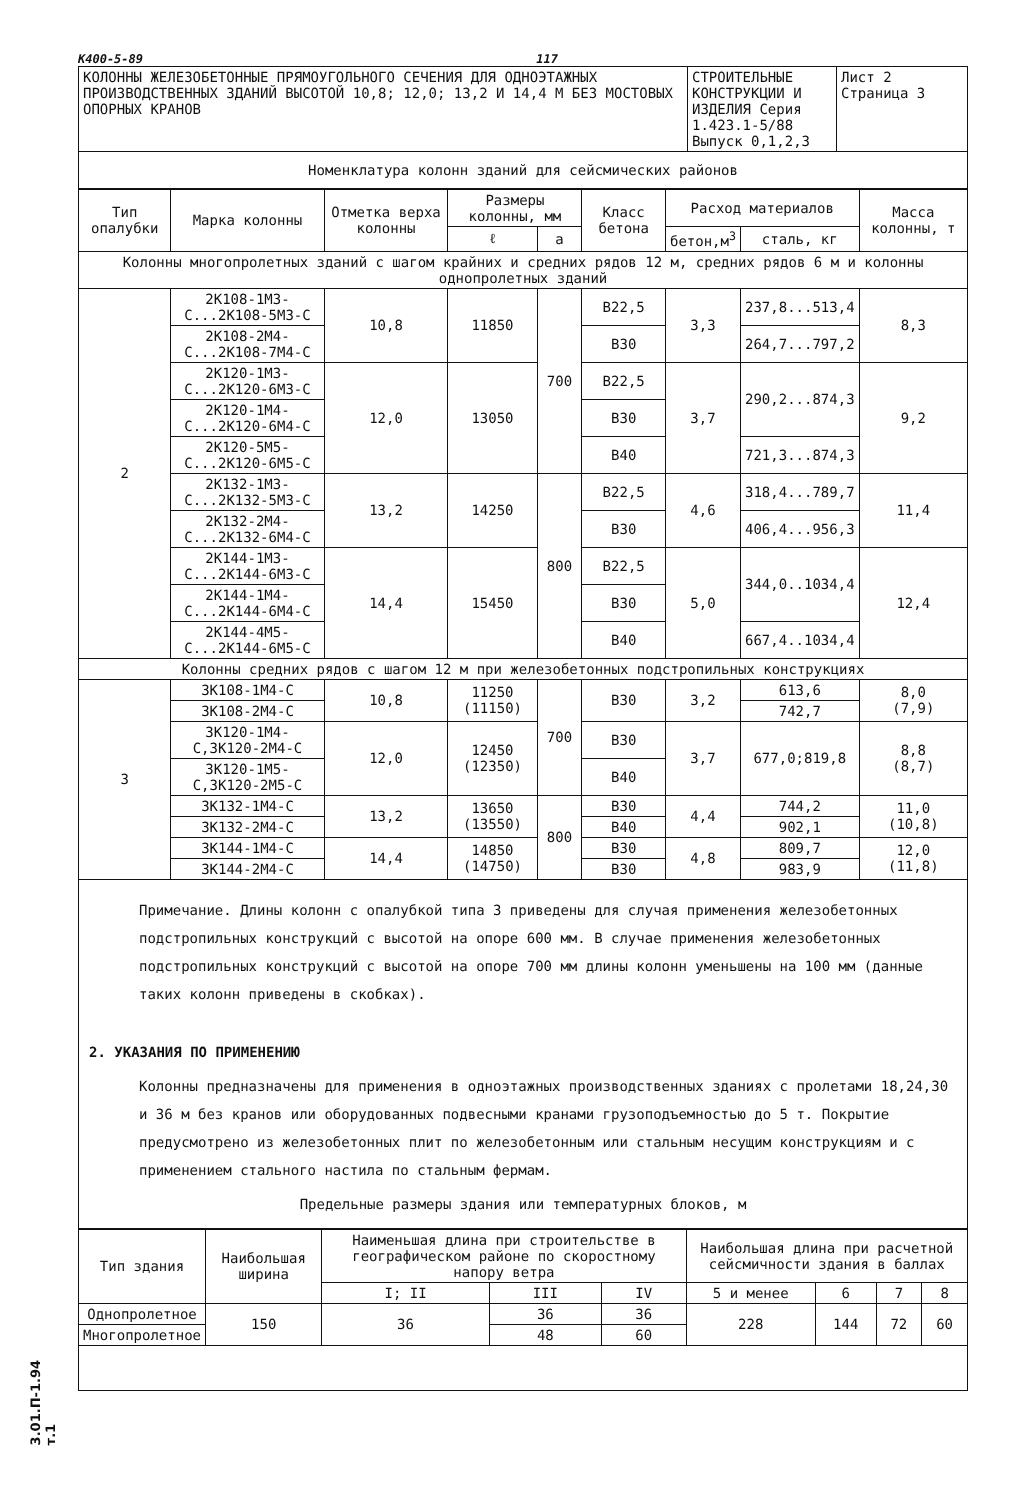К400-5-89 117
| КОЛОННЫ ЖЕЛЕЗОБЕТОННЫЕ ПРЯМОУГОЛЬНОГО СЕЧЕНИЯ ДЛЯ ОДНОЭТАЖНЫХ ПРОИЗВОДСТВЕННЫХ ЗДАНИЙ ВЫСОТОЙ 10,8; 12,0; 13,2 И 14,4 М БЕЗ МОСТОВЫХ ОПОРНЫХ КРАНОВ | СТРОИТЕЛЬНЫЕ КОНСТРУКЦИИ И ИЗДЕЛИЯ Серия 1.423.1-5/88 Выпуск 0,1,2,3 | Лист 2 Страница 3 |
Номенклатура колонн зданий для сейсмических районов
| Тип опалубки | Марка колонны | Отметка верха колонны | Размеры колонны, мм | | Класс бетона | Расход материалов | | Масса колонны, т |
| --- | --- | --- | --- | --- | --- | --- | --- | --- |
| | | | ℓ | a | | бетон,м<sup>3</sup> | сталь, кг | |
| Колонны многопролетных зданий с шагом крайних и средних рядов 12 м, средних рядов 6 м и колонны однопролетных зданий | | | | | | | | |
| 2 | 2К108-1М3-С...2К108-5М3-С | 10,8 | 11850 | 700 | В22,5 | 3,3 | 237,8...513,4 | 8,3 |
| | 2К108-2М4-С...2К108-7М4-С | | | | В30 | | 264,7...797,2 | |
| | 2К120-1М3-С...2К120-6М3-С | 12,0 | 13050 | | В22,5 | 3,7 | 290,2...874,3 | 9,2 |
| | 2К120-1М4-С...2К120-6М4-С | | | | В30 | | | |
| | 2К120-5М5-С...2К120-6М5-С | | | | В40 | | 721,3...874,3 | |
| | 2К132-1М3-С...2К132-5М3-С | 13,2 | 14250 | 800 | В22,5 | 4,6 | 318,4...789,7 | 11,4 |
| | 2К132-2М4-С...2К132-6М4-С | | | | В30 | | 406,4...956,3 | |
| | 2К144-1М3-С...2К144-6М3-С | 14,4 | 15450 | | В22,5 | 5,0 | 344,0..1034,4 | 12,4 |
| | 2К144-1М4-С...2К144-6М4-С | | | | В30 | | | |
| | 2К144-4М5-С...2К144-6М5-С | | | | В40 | | 667,4..1034,4 | |
| Колонны средних рядов с шагом 12 м при железобетонных подстропильных конструкциях | | | | | | | | |
| 3 | 3К108-1М4-С | 10,8 | 11250 (11150) | 700 | В30 | 3,2 | 613,6 | 8,0 (7,9) |
| | 3К108-2М4-С | | | | | | 742,7 | |
| | 3К120-1М4-С,3К120-2М4-С | 12,0 | 12450 (12350) | | В30 | 3,7 | 677,0;819,8 | 8,8 (8,7) |
| | 3К120-1М5-С,3К120-2М5-С | | | | В40 | | | |
| | 3К132-1М4-С | 13,2 | 13650 (13550) | 800 | В30 | 4,4 | 744,2 | 11,0 (10,8) |
| | 3К132-2М4-С | | | | В40 | | 902,1 | |
| | 3К144-1М4-С | 14,4 | 14850 (14750) | | В30 | 4,8 | 809,7 | 12,0 (11,8) |
| | 3К144-2М4-С | | | | В30 | | 983,9 | |
Примечание. Длины колонн с опалубкой типа 3 приведены для случая применения железобетонных подстропильных конструкций с высотой на опоре 600 мм. В случае применения железобетонных подстропильных конструкций с высотой на опоре 700 мм длины колонн уменьшены на 100 мм (данные таких колонн приведены в скобках).
2. УКАЗАНИЯ ПО ПРИМЕНЕНИЮ
Колонны предназначены для применения в одноэтажных производственных зданиях с пролетами 18,24,30 и 36 м без кранов или оборудованных подвесными кранами грузоподъемностью до 5 т. Покрытие предусмотрено из железобетонных плит по железобетонным или стальным несущим конструкциям и с применением стального настила по стальным фермам.
Предельные размеры здания или температурных блоков, м
| Тип здания | Наибольшая ширина | Наименьшая длина при строительстве в географическом районе по скоростному напору ветра | | | Наибольшая длина при расчетной сейсмичности здания в баллах | | | |
| --- | --- | --- | --- | --- | --- | --- | --- | --- |
| | | I; II | III | IV | 5 и менее | 6 | 7 | 8 |
| Однопролетное | 150 | 36 | 36 | 36 | 228 | 144 | 72 | 60 |
| Многопролетное | | | 48 | 60 | | | | |
3.01.П-1.94 т.1